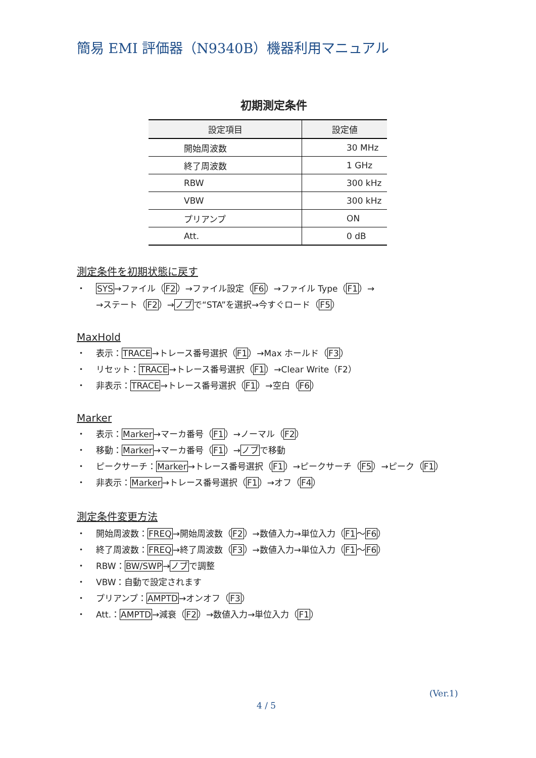簡易 EMI 評価器（N9340B）機器利用マニュアル
初期測定条件
| 設定項目 | 設定値 |
| --- | --- |
| 開始周波数 | 30 MHz |
| 終了周波数 | 1 GHz |
| RBW | 300 kHz |
| VBW | 300 kHz |
| プリアンプ | ON |
| Att. | 0 dB |
測定条件を初期状態に戻す
・ SYS→ファイル（F2）→ファイル設定（F6）→ファイル Type（F1）→
→ステート（F2）→ノブで“STA”を選択→今すぐロード（F5）
MaxHold
・ 表示：TRACE→トレース番号選択（F1）→Max ホールド（F3）
・ リセット：TRACE→トレース番号選択（F1）→Clear Write（F2）
・ 非表示：TRACE→トレース番号選択（F1）→空白（F6）
Marker
・ 表示：Marker→マーカ番号（F1）→ノーマル（F2）
・ 移動：Marker→マーカ番号（F1）→ノブで移動
・ ピークサーチ：Marker→トレース番号選択（F1）→ピークサーチ（F5）→ピーク（F1）
・ 非表示：Marker→トレース番号選択（F1）→オフ（F4）
測定条件変更方法
・ 開始周波数：FREQ→開始周波数（F2）→数値入力→単位入力（F1～F6）
・ 終了周波数：FREQ→終了周波数（F3）→数値入力→単位入力（F1～F6）
・ RBW：BW/SWP→ノブで調整
・ VBW：自動で設定されます
・ プリアンプ：AMPTD→オンオフ（F3）
・ Att.：AMPTD→減衰（F2）→数値入力→単位入力（F1）
(Ver.1)
4 / 5